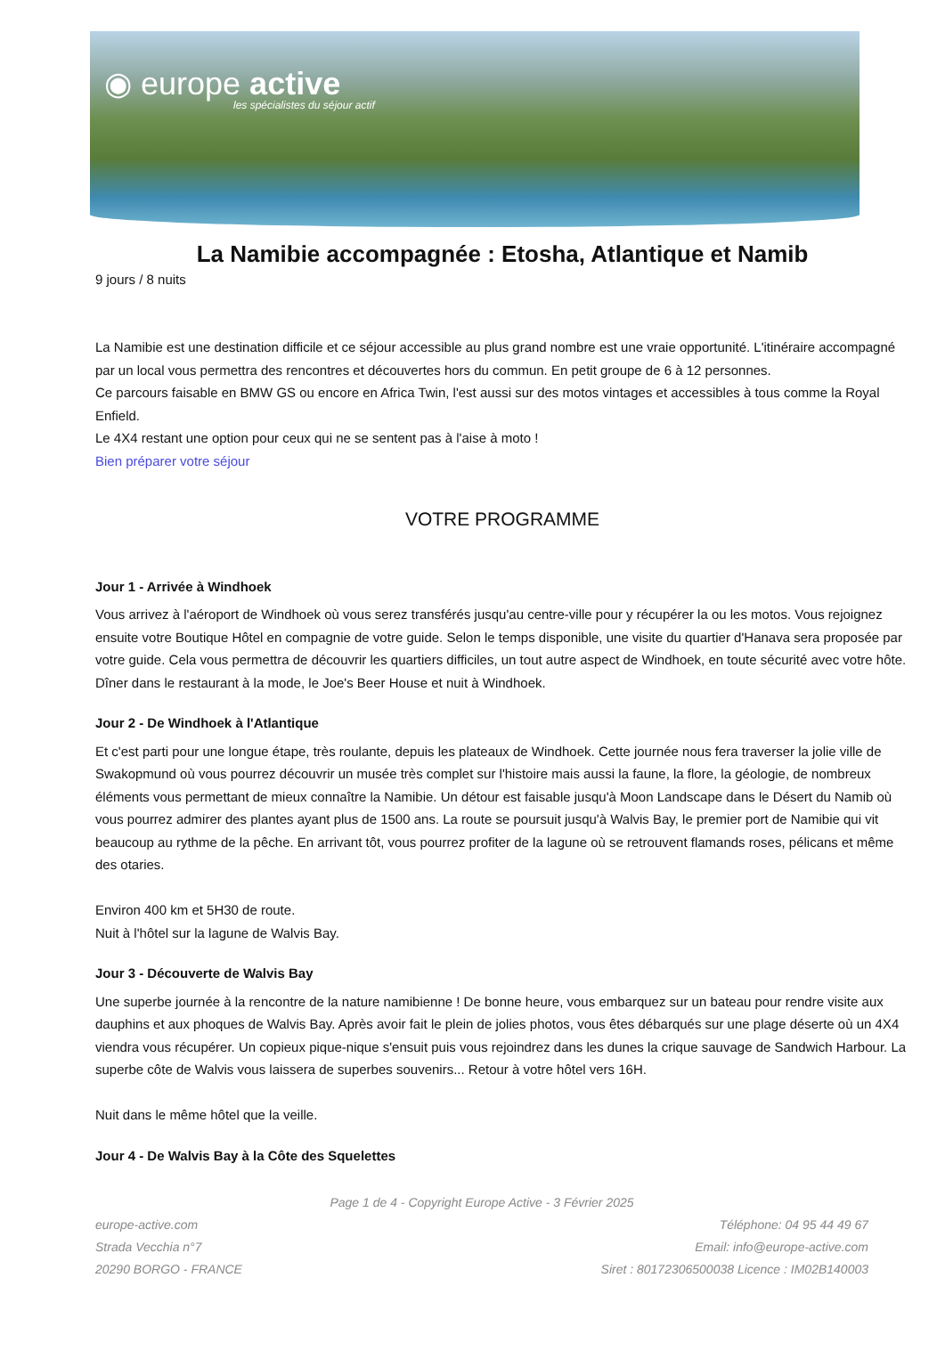◉ europe active
les spécialistes du séjour actif
La Namibie accompagnée : Etosha, Atlantique et Namib
9 jours / 8 nuits
La Namibie est une destination difficile et ce séjour accessible au plus grand nombre est une vraie opportunité. L'itinéraire accompagné par un local vous permettra des rencontres et découvertes hors du commun. En petit groupe de 6 à 12 personnes.
Ce parcours faisable en BMW GS ou encore en Africa Twin, l'est aussi sur des motos vintages et accessibles à tous comme la Royal Enfield.
Le 4X4 restant une option pour ceux qui ne se sentent pas à l'aise à moto !
Bien préparer votre séjour
VOTRE PROGRAMME
Jour 1 - Arrivée à Windhoek
Vous arrivez à l'aéroport de Windhoek où vous serez transférés jusqu'au centre-ville pour y récupérer la ou les motos. Vous rejoignez ensuite votre Boutique Hôtel en compagnie de votre guide. Selon le temps disponible, une visite du quartier d'Hanava sera proposée par votre guide. Cela vous permettra de découvrir les quartiers difficiles, un tout autre aspect de Windhoek, en toute sécurité avec votre hôte.
Dîner dans le restaurant à la mode, le Joe's Beer House et nuit à Windhoek.
Jour 2 - De Windhoek à l'Atlantique
Et c'est parti pour une longue étape, très roulante, depuis les plateaux de Windhoek. Cette journée nous fera traverser la jolie ville de Swakopmund où vous pourrez découvrir un musée très complet sur l'histoire mais aussi la faune, la flore, la géologie, de nombreux éléments vous permettant de mieux connaître la Namibie. Un détour est faisable jusqu'à Moon Landscape dans le Désert du Namib où vous pourrez admirer des plantes ayant plus de 1500 ans. La route se poursuit jusqu'à Walvis Bay, le premier port de Namibie qui vit beaucoup au rythme de la pêche. En arrivant tôt, vous pourrez profiter de la lagune où se retrouvent flamands roses, pélicans et même des otaries.
Environ 400 km et 5H30 de route.
Nuit à l'hôtel sur la lagune de Walvis Bay.
Jour 3 - Découverte de Walvis Bay
Une superbe journée à la rencontre de la nature namibienne ! De bonne heure, vous embarquez sur un bateau pour rendre visite aux dauphins et aux phoques de Walvis Bay. Après avoir fait le plein de jolies photos, vous êtes débarqués sur une plage déserte où un 4X4 viendra vous récupérer. Un copieux pique-nique s'ensuit puis vous rejoindrez dans les dunes la crique sauvage de Sandwich Harbour. La superbe côte de Walvis vous laissera de superbes souvenirs... Retour à votre hôtel vers 16H.
Nuit dans le même hôtel que la veille.
Jour 4 - De Walvis Bay à la Côte des Squelettes
Page 1 de 4 - Copyright Europe Active - 3 Février 2025
europe-active.com Téléphone: 04 95 44 49 67
Strada Vecchia n°7 Email: info@europe-active.com
20290 BORGO - FRANCE Siret : 80172306500038 Licence : IM02B140003